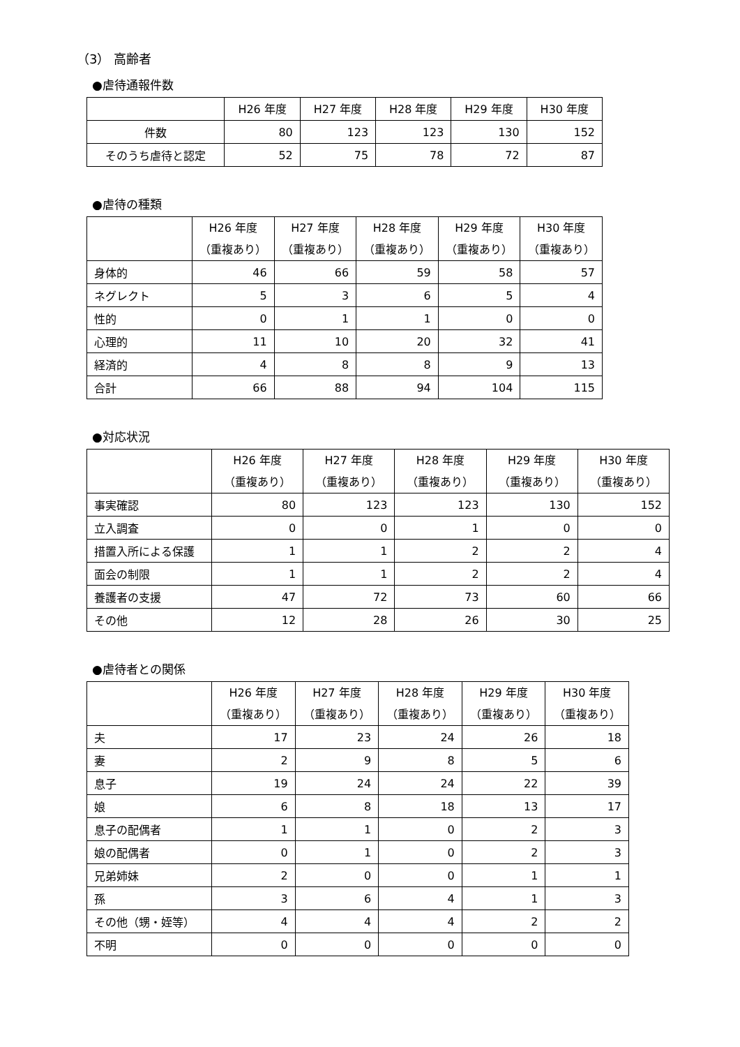（3） 高齢者
●虐待通報件数
| | H26 年度 | H27 年度 | H28 年度 | H29 年度 | H30 年度 |
| --- | --- | --- | --- | --- | --- |
| 件数 | 80 | 123 | 123 | 130 | 152 |
| そのうち虐待と認定 | 52 | 75 | 78 | 72 | 87 |
●虐待の種類
| | H26 年度 （重複あり） | H27 年度 （重複あり） | H28 年度 （重複あり） | H29 年度 （重複あり） | H30 年度 （重複あり） |
| --- | --- | --- | --- | --- | --- |
| 身体的 | 46 | 66 | 59 | 58 | 57 |
| ネグレクト | 5 | 3 | 6 | 5 | 4 |
| 性的 | 0 | 1 | 1 | 0 | 0 |
| 心理的 | 11 | 10 | 20 | 32 | 41 |
| 経済的 | 4 | 8 | 8 | 9 | 13 |
| 合計 | 66 | 88 | 94 | 104 | 115 |
●対応状況
| | H26 年度 （重複あり） | H27 年度 （重複あり） | H28 年度 （重複あり） | H29 年度 （重複あり） | H30 年度 （重複あり） |
| --- | --- | --- | --- | --- | --- |
| 事実確認 | 80 | 123 | 123 | 130 | 152 |
| 立入調査 | 0 | 0 | 1 | 0 | 0 |
| 措置入所による保護 | 1 | 1 | 2 | 2 | 4 |
| 面会の制限 | 1 | 1 | 2 | 2 | 4 |
| 養護者の支援 | 47 | 72 | 73 | 60 | 66 |
| その他 | 12 | 28 | 26 | 30 | 25 |
●虐待者との関係
| | H26 年度 （重複あり） | H27 年度 （重複あり） | H28 年度 （重複あり） | H29 年度 （重複あり） | H30 年度 （重複あり） |
| --- | --- | --- | --- | --- | --- |
| 夫 | 17 | 23 | 24 | 26 | 18 |
| 妻 | 2 | 9 | 8 | 5 | 6 |
| 息子 | 19 | 24 | 24 | 22 | 39 |
| 娘 | 6 | 8 | 18 | 13 | 17 |
| 息子の配偶者 | 1 | 1 | 0 | 2 | 3 |
| 娘の配偶者 | 0 | 1 | 0 | 2 | 3 |
| 兄弟姉妹 | 2 | 0 | 0 | 1 | 1 |
| 孫 | 3 | 6 | 4 | 1 | 3 |
| その他（甥・姪等） | 4 | 4 | 4 | 2 | 2 |
| 不明 | 0 | 0 | 0 | 0 | 0 |